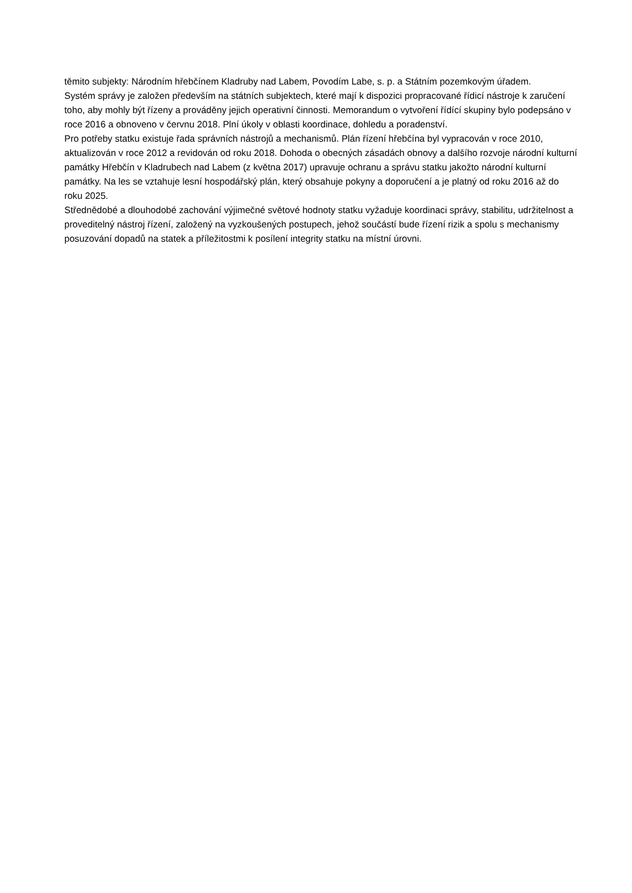těmito subjekty: Národním hřebčínem Kladruby nad Labem, Povodím Labe, s. p. a Státním pozemkovým úřadem.
Systém správy je založen především na státních subjektech, které mají k dispozici propracované řídicí nástroje k zaručení toho, aby mohly být řízeny a prováděny jejich operativní činnosti. Memorandum o vytvoření řídící skupiny bylo podepsáno v roce 2016 a obnoveno v červnu 2018. Plní úkoly v oblasti koordinace, dohledu a poradenství.
Pro potřeby statku existuje řada správních nástrojů a mechanismů. Plán řízení hřebčína byl vypracován v roce 2010, aktualizován v roce 2012 a revidován od roku 2018. Dohoda o obecných zásadách obnovy a dalšího rozvoje národní kulturní památky Hřebčín v Kladrubech nad Labem (z května 2017) upravuje ochranu a správu statku jakožto národní kulturní památky. Na les se vztahuje lesní hospodářský plán, který obsahuje pokyny a doporučení a je platný od roku 2016 až do roku 2025.
Střednědobé a dlouhodobé zachování výjimečné světové hodnoty statku vyžaduje koordinaci správy, stabilitu, udržitelnost a proveditelný nástroj řízení, založený na vyzkoušených postupech, jehož součástí bude řízení rizik a spolu s mechanismy posuzování dopadů na statek a příležitostmi k posílení integrity statku na místní úrovni.